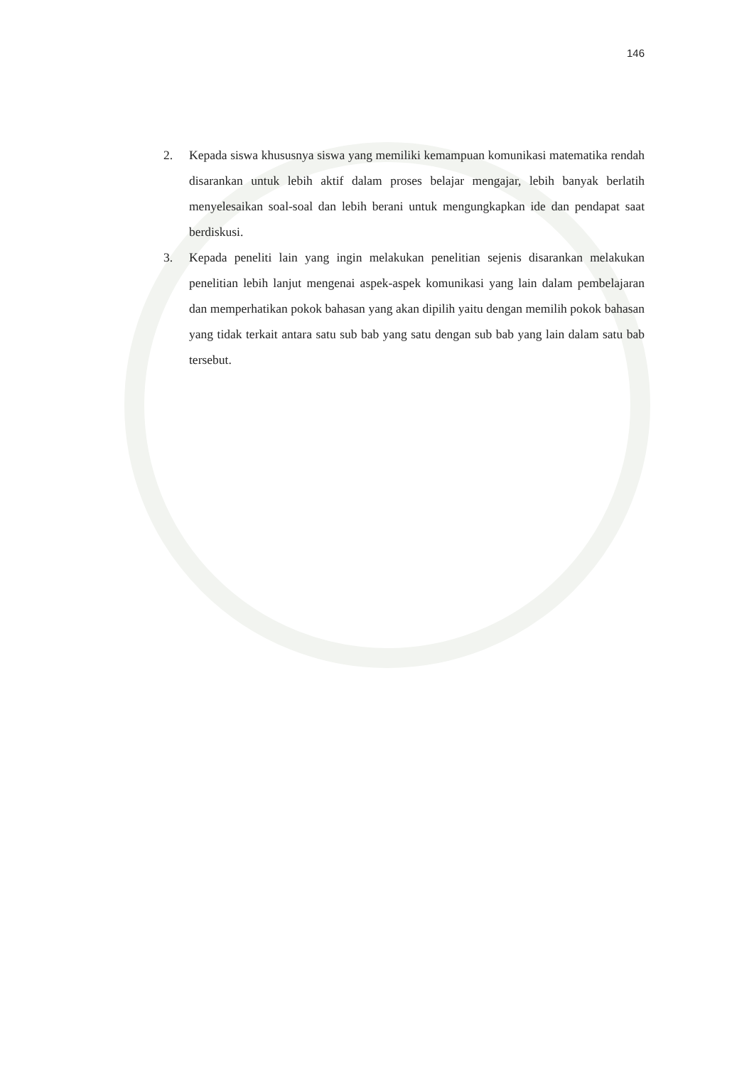146
2. Kepada siswa khususnya siswa yang memiliki kemampuan komunikasi matematika rendah disarankan untuk lebih aktif dalam proses belajar mengajar, lebih banyak berlatih menyelesaikan soal-soal dan lebih berani untuk mengungkapkan ide dan pendapat saat berdiskusi.
3. Kepada peneliti lain yang ingin melakukan penelitian sejenis disarankan melakukan penelitian lebih lanjut mengenai aspek-aspek komunikasi yang lain dalam pembelajaran dan memperhatikan pokok bahasan yang akan dipilih yaitu dengan memilih pokok bahasan yang tidak terkait antara satu sub bab yang satu dengan sub bab yang lain dalam satu bab tersebut.